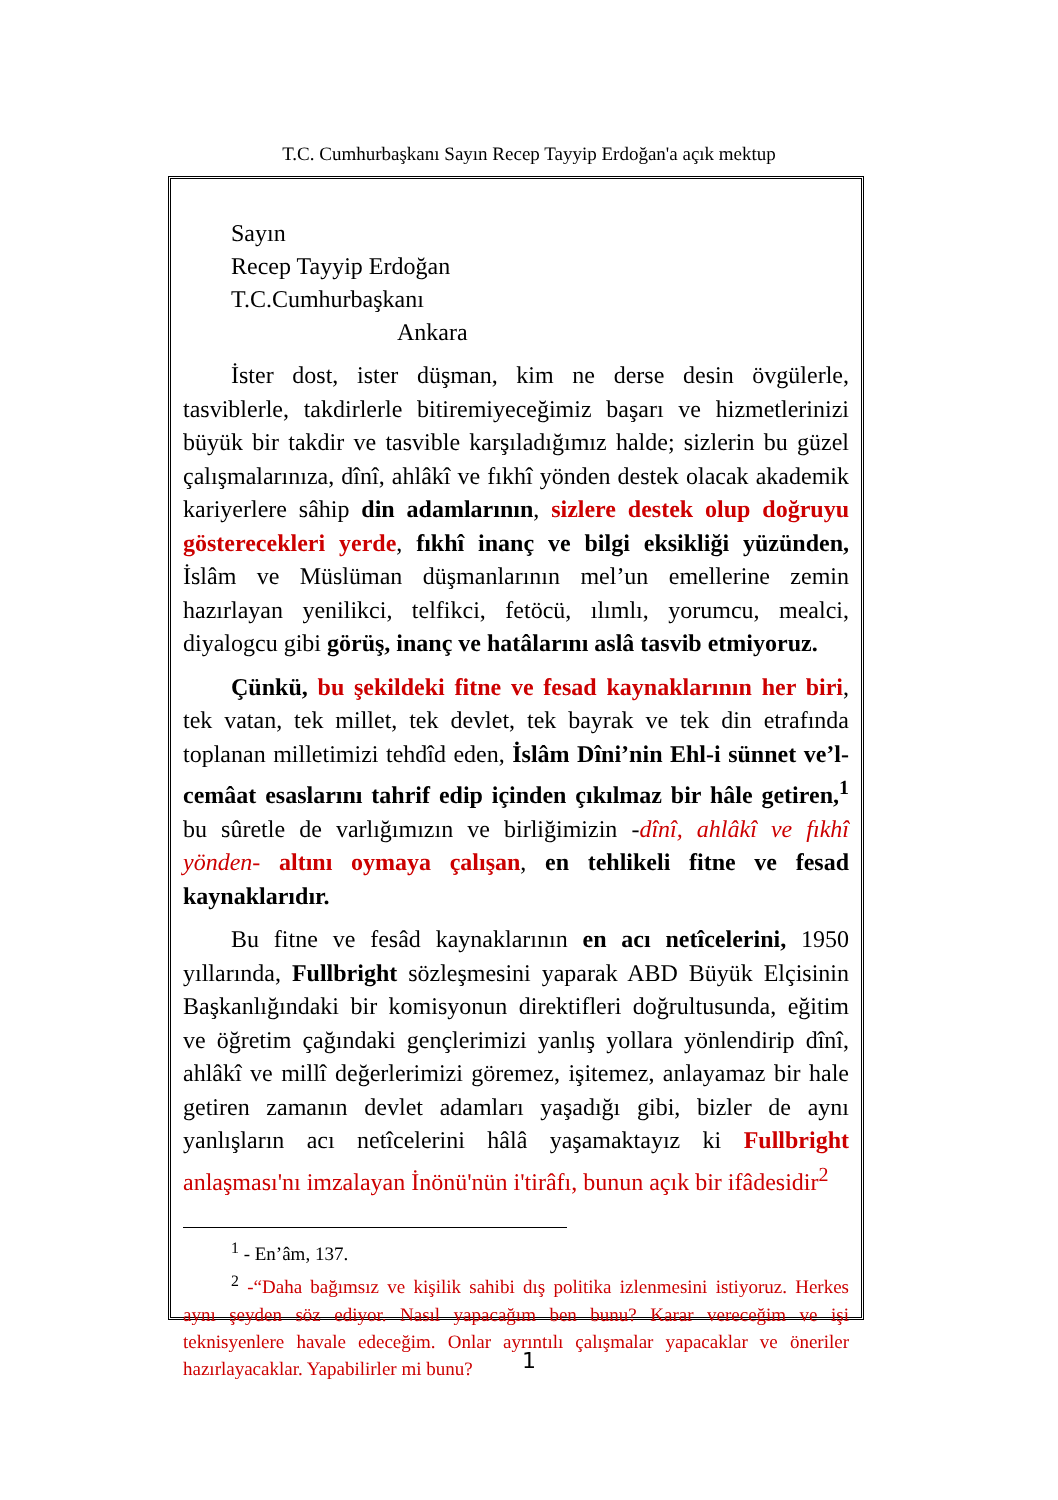T.C. Cumhurbaşkanı Sayın Recep Tayyip Erdoğan'a açık mektup
Sayın
Recep Tayyip Erdoğan
T.C.Cumhurbaşkanı
Ankara
İster dost, ister düşman, kim ne derse desin övgülerle, tasviblerle, takdirlerle bitiremiyeceğimiz başarı ve hizmetlerinizi büyük bir takdir ve tasvible karşıladığımız halde; sizlerin bu güzel çalışmalarınıza, dînî, ahlâkî ve fıkhî yönden destek olacak akademik kariyerlere sâhip din adamlarının, sizlere destek olup doğruyu gösterecekleri yerde, fıkhî inanç ve bilgi eksikliği yüzünden, İslâm ve Müslüman düşmanlarının mel’un emellerine zemin hazırlayan yenilikci, telfikci, fetöcü, ılımlı, yorumcu, mealci, diyalogcu gibi görüş, inanç ve hatâlarını aslâ tasvib etmiyoruz.
Çünkü, bu şekildeki fitne ve fesad kaynaklarının her biri, tek vatan, tek millet, tek devlet, tek bayrak ve tek din etrafında toplanan milletimizi tehdîd eden, İslâm Dîni’nin Ehl-i sünnet ve’l-cemâat esaslarını tahrif edip içinden çıkılmaz bir hâle getiren,<sup>1</sup> bu sûretle de varlığımızın ve birliğimizin -dînî, ahlâkî ve fıkhî yönden- altını oymaya çalışan, en tehlikeli fitne ve fesad kaynaklarıdır.
Bu fitne ve fesâd kaynaklarının en acı netîcelerini, 1950 yıllarında, Fullbright sözleşmesini yaparak ABD Büyük Elçisinin Başkanlığındaki bir komisyonun direktifleri doğrultusunda, eğitim ve öğretim çağındaki gençlerimizi yanlış yollara yönlendirip dînî, ahlâkî ve millî değerlerimizi göremez, işitemez, anlayamaz bir hale getiren zamanın devlet adamları yaşadığı gibi, bizler de aynı yanlışların acı netîcelerini hâlâ yaşamaktayız ki Fullbright anlaşması'nı imzalayan İnönü'nün i'tirâfı, bunun açık bir ifâdesidir<sup>2</sup>
<sup>1</sup> - En’âm, 137.
<sup>2</sup> -“Daha bağımsız ve kişilik sahibi dış politika izlenmesini istiyoruz. Herkes aynı şeyden söz ediyor. Nasıl yapacağım ben bunu? Karar vereceğim ve işi teknisyenlere havale edeceğim. Onlar ayrıntılı çalışmalar yapacaklar ve öneriler hazırlayacaklar. Yapabilirler mi bunu?
1